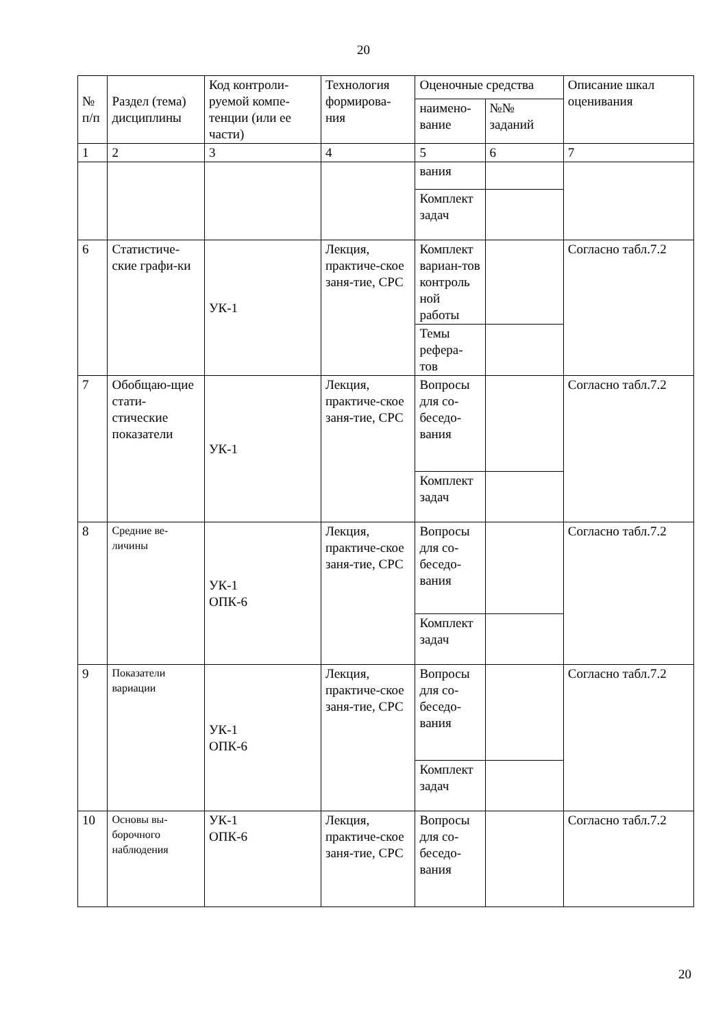20
| № п/п | Раздел (тема) дисциплины | Код контроли-руемой компе-тенции (или ее части) | Технология формирова-ния | Оценочные средства | | Описание шкал оценивания |
| --- | --- | --- | --- | --- | --- | --- |
| | | | | наимено-вание | №№ заданий | |
| 1 | 2 | 3 | 4 | 5 | 6 | 7 |
| | | | | вания | | |
| | | | | Комплект задач | | |
| 6 | Статистиче-ские графи-ки | УК-1 | Лекция, практиче-ское заня-тие, СРС | Комплект вариан-тов контроль ной работы | | Согласно табл.7.2 |
| | | | | Темы рефера-тов | | |
| 7 | Обобщаю-щие стати-стические показатели | УК-1 | Лекция, практиче-ское заня-тие, СРС | Вопросы для со-беседо-вания | | Согласно табл.7.2 |
| | | | | Комплект задач | | |
| 8 | Средние ве-личины | УК-1 ОПК-6 | Лекция, практиче-ское заня-тие, СРС | Вопросы для со-беседо-вания | | Согласно табл.7.2 |
| | | | | Комплект задач | | |
| 9 | Показатели вариации | УК-1 ОПК-6 | Лекция, практиче-ское заня-тие, СРС | Вопросы для со-беседо-вания | | Согласно табл.7.2 |
| | | | | Комплект задач | | |
| 10 | Основы вы-борочного наблюдения | УК-1 ОПК-6 | Лекция, практиче-ское заня-тие, СРС | Вопросы для со-беседо-вания | | Согласно табл.7.2 |
20